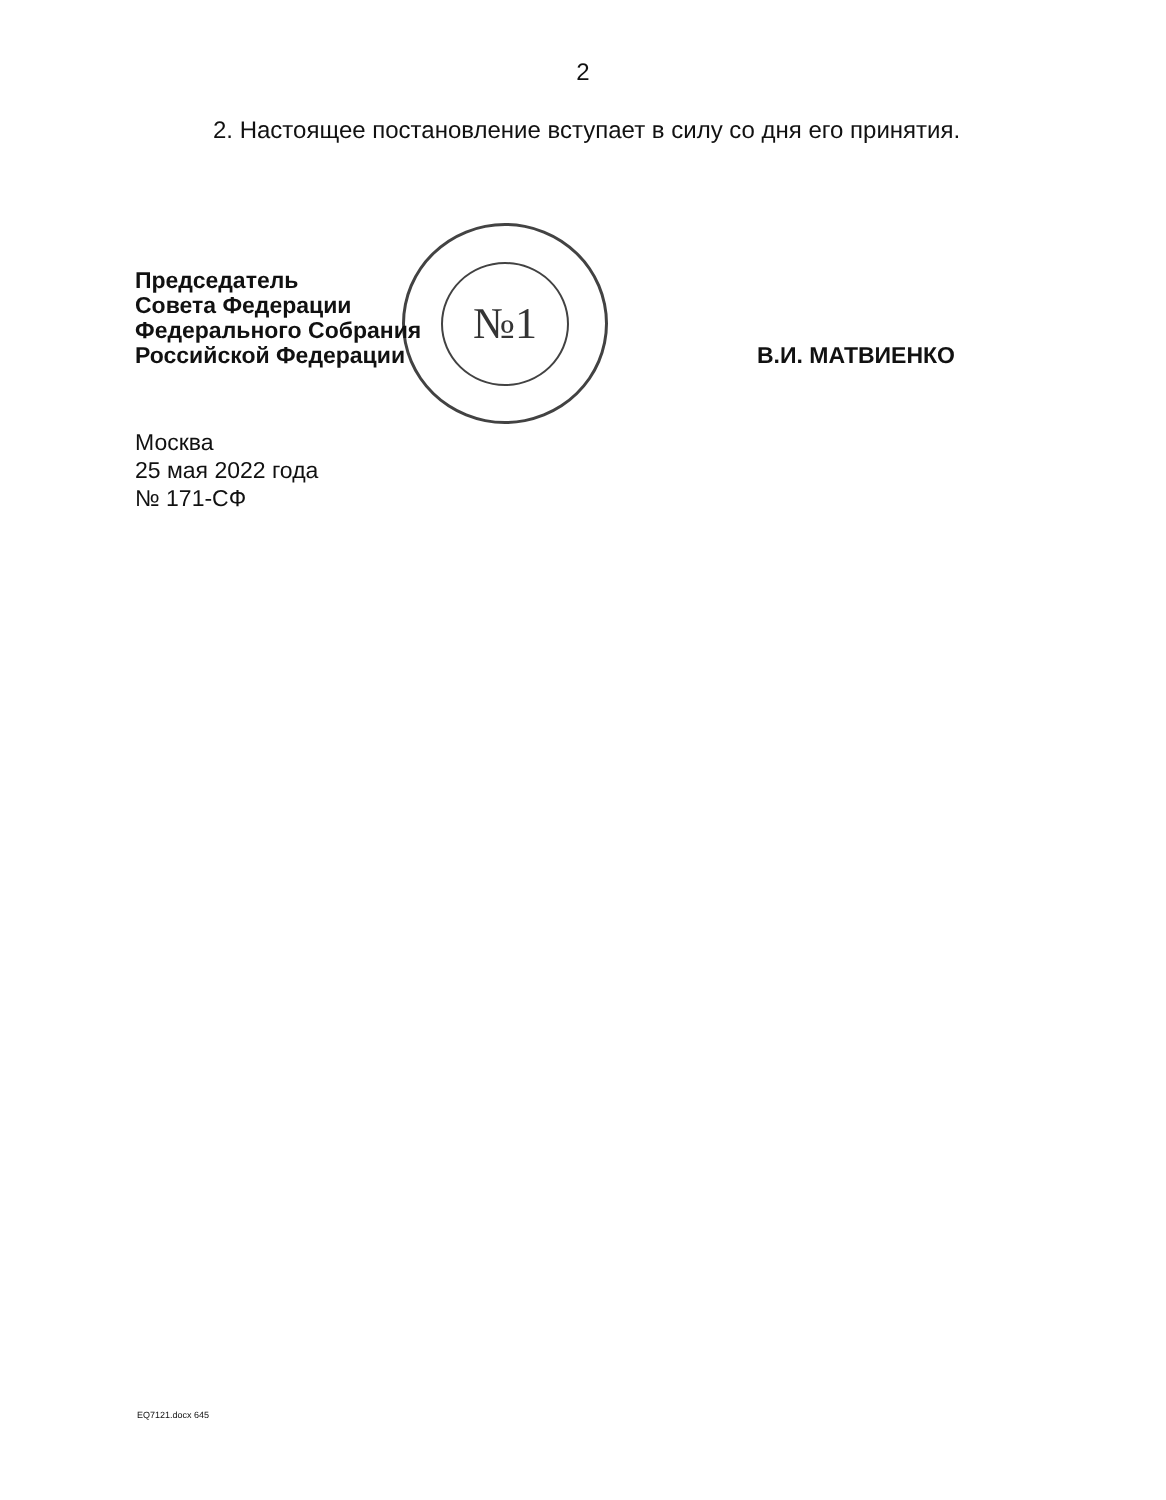№1
2
2. Настоящее постановление вступает в силу со дня его принятия.
Председатель
Совета Федерации
Федерального Собрания
Российской Федерации
В.И. МАТВИЕНКО
Москва
25 мая 2022 года
№ 171-СФ
EQ7121.docx 645